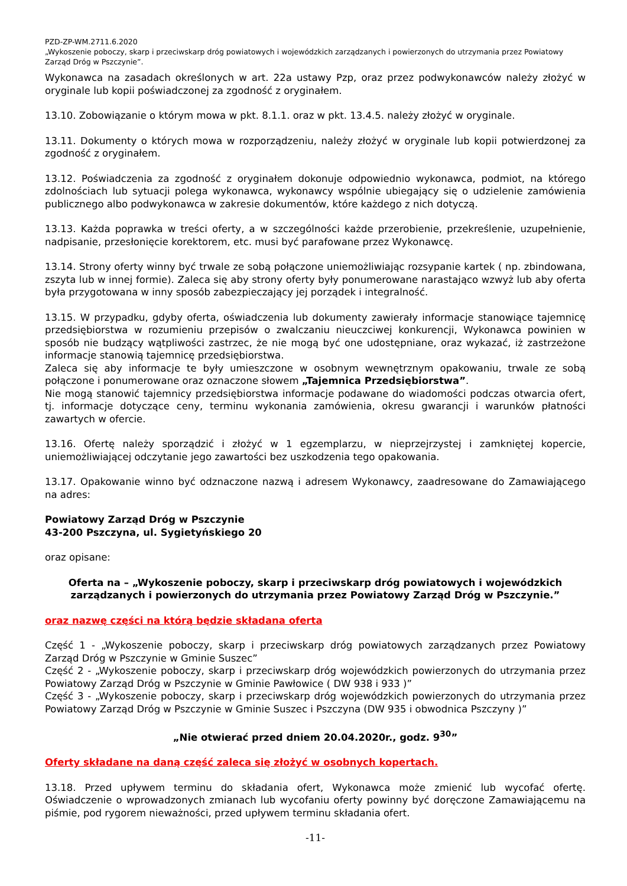PZD-ZP-WM.2711.6.2020
„Wykoszenie poboczy, skarp i przeciwskarp dróg powiatowych i wojewódzkich zarządzanych i powierzonych do utrzymania przez Powiatowy Zarząd Dróg w Pszczynie”.
Wykonawca na zasadach określonych w art. 22a ustawy Pzp, oraz przez podwykonawców należy złożyć w oryginale lub kopii poświadczonej za zgodność z oryginałem.
13.10. Zobowiązanie o którym mowa w pkt. 8.1.1. oraz w pkt. 13.4.5. należy złożyć w oryginale.
13.11. Dokumenty o których mowa w rozporządzeniu, należy złożyć w oryginale lub kopii potwierdzonej za zgodność z oryginałem.
13.12. Poświadczenia za zgodność z oryginałem dokonuje odpowiednio wykonawca, podmiot, na którego zdolnościach lub sytuacji polega wykonawca, wykonawcy wspólnie ubiegający się o udzielenie zamówienia publicznego albo podwykonawca w zakresie dokumentów, które każdego z nich dotyczą.
13.13. Każda poprawka w treści oferty, a w szczególności każde przerobienie, przekreślenie, uzupełnienie, nadpisanie, przesłonięcie korektorem, etc. musi być parafowane przez Wykonawcę.
13.14. Strony oferty winny być trwale ze sobą połączone uniemożliwiając rozsypanie kartek ( np. zbindowana, zszyta lub w innej formie). Zaleca się aby strony oferty były ponumerowane narastająco wzwyż lub aby oferta była przygotowana w inny sposób zabezpieczający jej porządek i integralność.
13.15. W przypadku, gdyby oferta, oświadczenia lub dokumenty zawierały informacje stanowiące tajemnicę przedsiębiorstwa w rozumieniu przepisów o zwalczaniu nieuczciwej konkurencji, Wykonawca powinien w sposób nie budzący wątpliwości zastrzec, że nie mogą być one udostępniane, oraz wykazać, iż zastrzeżone informacje stanowią tajemnicę przedsiębiorstwa.
Zaleca się aby informacje te były umieszczone w osobnym wewnętrznym opakowaniu, trwale ze sobą połączone i ponumerowane oraz oznaczone słowem „Tajemnica Przedsiębiorstwa”.
Nie mogą stanowić tajemnicy przedsiębiorstwa informacje podawane do wiadomości podczas otwarcia ofert, tj. informacje dotyczące ceny, terminu wykonania zamówienia, okresu gwarancji i warunków płatności zawartych w ofercie.
13.16. Ofertę należy sporządzić i złożyć w 1 egzemplarzu, w nieprzejrzystej i zamkniętej kopercie, uniemożliwiającej odczytanie jego zawartości bez uszkodzenia tego opakowania.
13.17. Opakowanie winno być odznaczone nazwą i adresem Wykonawcy, zaadresowane do Zamawiającego na adres:
Powiatowy Zarząd Dróg w Pszczynie
43-200 Pszczyna, ul. Sygietyńskiego 20
oraz opisane:
Oferta na – „Wykoszenie poboczy, skarp i przeciwskarp dróg powiatowych i wojewódzkich zarządzanych i powierzonych do utrzymania przez Powiatowy Zarząd Dróg w Pszczynie.”
oraz nazwę części na którą będzie składana oferta
Część 1 - „Wykoszenie poboczy, skarp i przeciwskarp dróg powiatowych zarządzanych przez Powiatowy Zarząd Dróg w Pszczynie w Gminie Suszec”
Część 2 - „Wykoszenie poboczy, skarp i przeciwskarp dróg wojewódzkich powierzonych do utrzymania przez Powiatowy Zarząd Dróg w Pszczynie w Gminie Pawłowice ( DW 938 i 933 )”
Część 3 - „Wykoszenie poboczy, skarp i przeciwskarp dróg wojewódzkich powierzonych do utrzymania przez Powiatowy Zarząd Dróg w Pszczynie w Gminie Suszec i Pszczyna (DW 935 i obwodnica Pszczyny )”
„Nie otwierać przed dniem 20.04.2020r., godz. 9<sup>30</sup>”
Oferty składane na daną część zaleca się złożyć w osobnych kopertach.
13.18. Przed upływem terminu do składania ofert, Wykonawca może zmienić lub wycofać ofertę. Oświadczenie o wprowadzonych zmianach lub wycofaniu oferty powinny być doręczone Zamawiającemu na piśmie, pod rygorem nieważności, przed upływem terminu składania ofert.
-11-